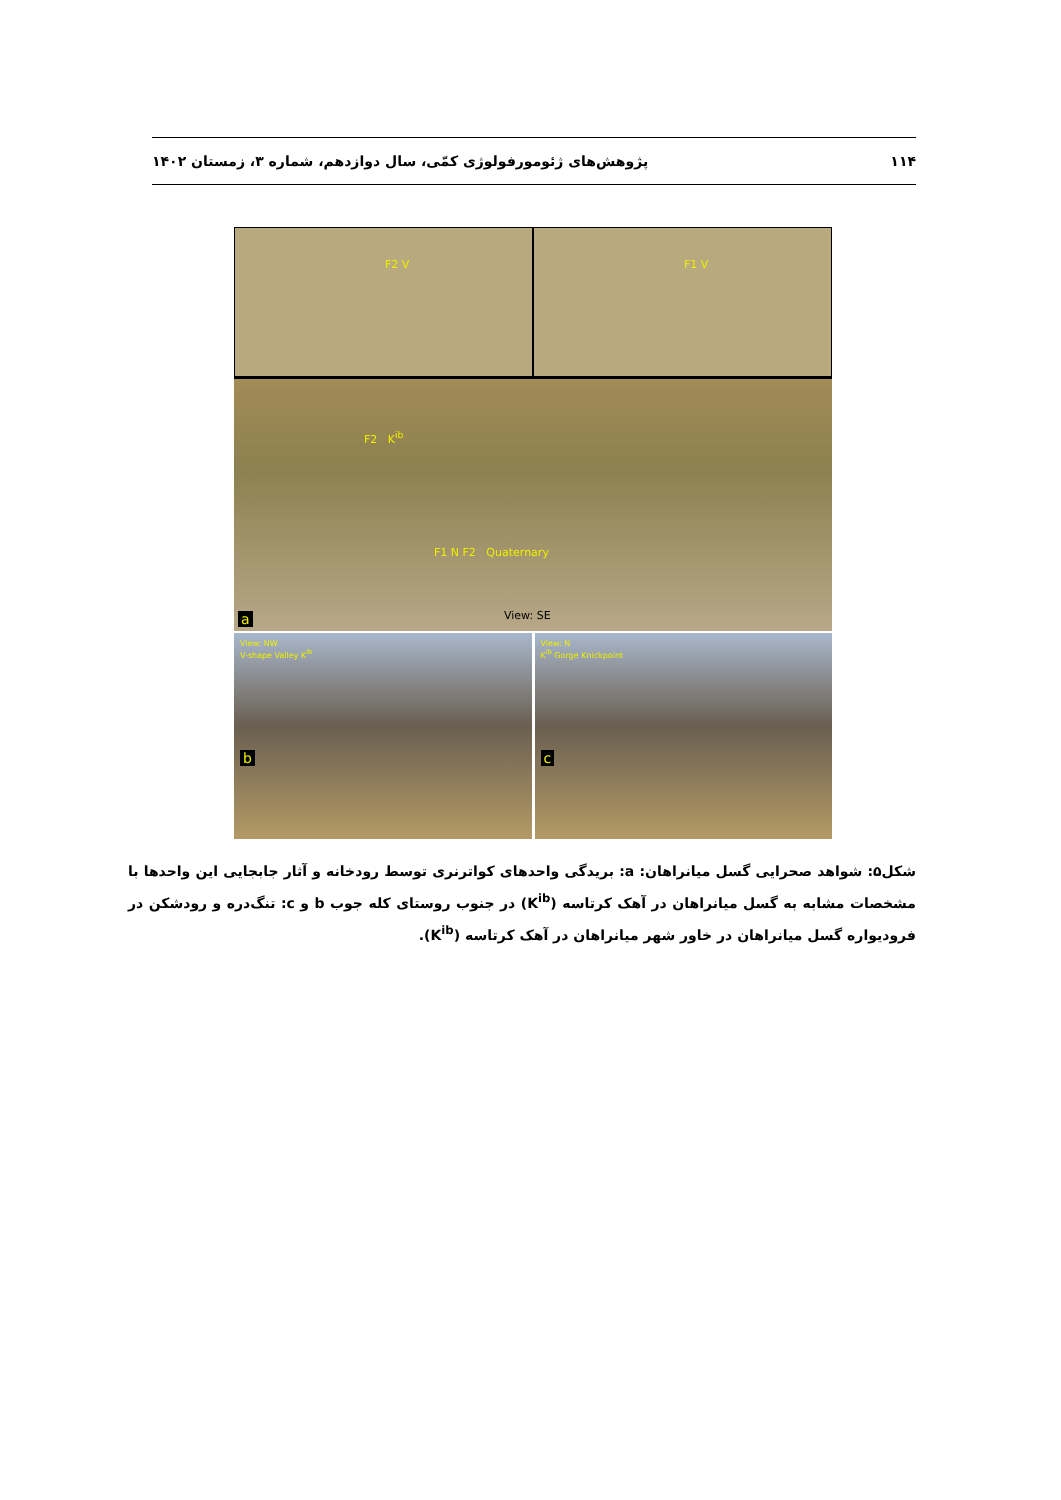۱۱۴ پژوهش‌های ژئومورفولوژی کمّی، سال دوازدهم، شماره ۳، زمستان ۱۴۰۲
F2 V F1 V
F2 K<sup>ib</sup>
F1 N F2 Quaternary
View: SE
a
View: NW
V-shape Valley K<sup>ib</sup>
b
View: N
K<sup>ib</sup> Gorge Knickpoint
c
شکل۵: شواهد صحرایی گسل میانراهان: a: بریدگی واحدهای کواترنری توسط رودخانه و آثار جابجایی این واحدها با مشخصات مشابه به گسل میانراهان در آهک کرتاسه (K<sup>ib</sup>) در جنوب روستای کله جوب b و c: تنگ‌دره و رودشکن در فرودیواره گسل میانراهان در خاور شهر میانراهان در آهک کرتاسه (K<sup>ib</sup>).